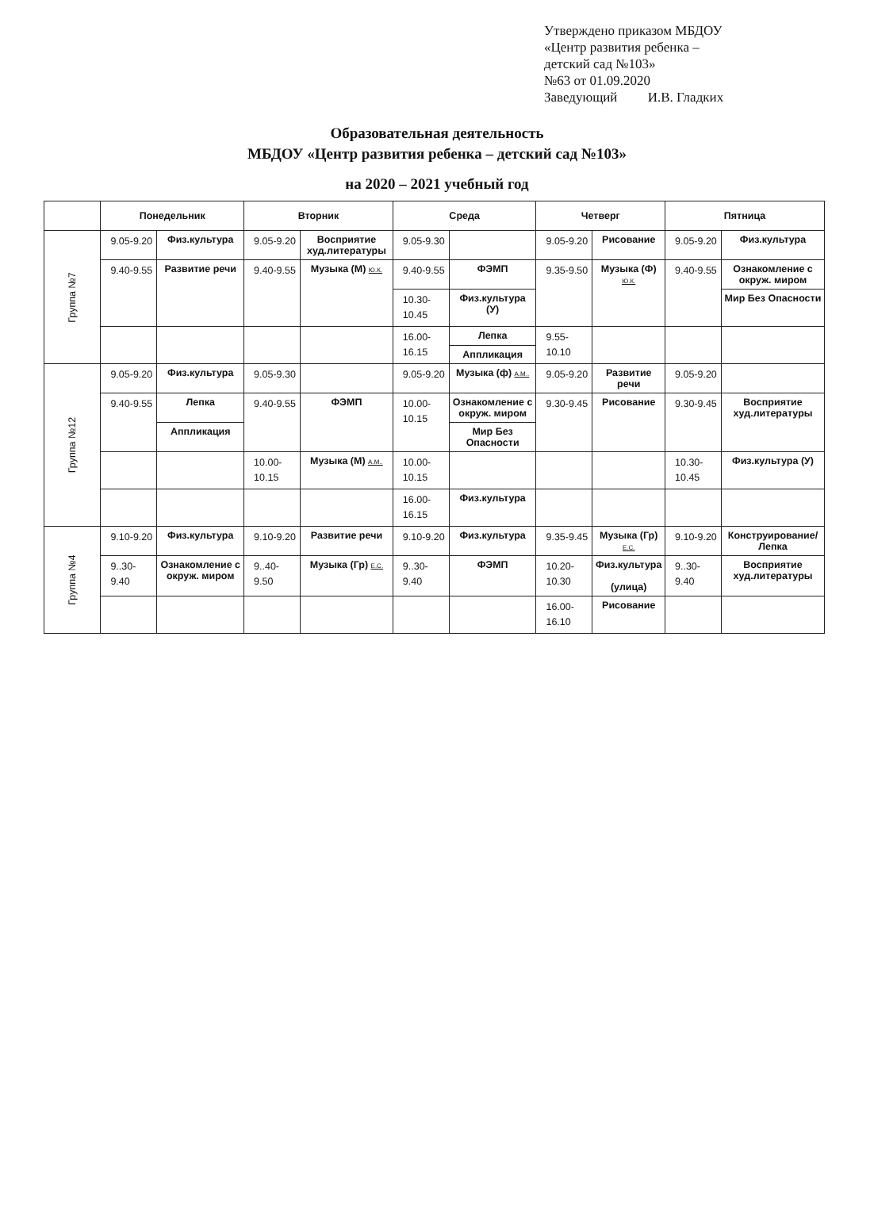Утверждено приказом МБДОУ
«Центр развития ребенка –
детский сад №103»
№63 от 01.09.2020
Заведующий И.В. Гладких
Образовательная деятельность
МБДОУ «Центр развития ребенка – детский сад №103»
на 2020 – 2021 учебный год
| | Понедельник | | Вторник | | Среда | | Четверг | | Пятница | |
| --- | --- | --- | --- | --- | --- | --- | --- | --- | --- | --- |
| Группа №7 | 9.05-9.20 | Физ.культура | 9.05-9.20 | Восприятие худ.литературы | 9.05-9.30 | | 9.05-9.20 | Рисование | 9.05-9.20 | Физ.культура |
| | 9.40-9.55 | Развитие речи | 9.40-9.55 | Музыка (М) Ю.К. | 9.40-9.55 | ФЭМП | 9.35-9.50 | Музыка (Ф) Ю.К. | 9.40-9.55 | Ознакомление с окруж. миром |
| | | | | | 10.30-10.45 | Физ.культура (У) | | | | Мир Без Опасности |
| | | | | | 16.00-16.15 | Лепка | 9.55-10.10 | | | |
| | | | | | | Аппликация | | | | |
| Группа №12 | 9.05-9.20 | Физ.культура | 9.05-9.30 | | 9.05-9.20 | Музыка (ф) А.М.. | 9.05-9.20 | Развитие речи | 9.05-9.20 | |
| | 9.40-9.55 | Лепка | 9.40-9.55 | ФЭМП | 10.00-10.15 | Ознакомление с окруж. миром | 9.30-9.45 | Рисование | 9.30-9.45 | Восприятие худ.литературы |
| | | Аппликация | | | | Мир Без Опасности | | | | |
| | | | 10.00-10.15 | Музыка (М) А.М.. | 10.00-10.15 | | | | 10.30-10.45 | Физ.культура (У) |
| | | | | | 16.00-16.15 | Физ.культура | | | | |
| Группа №4 | 9.10-9.20 | Физ.культура | 9.10-9.20 | Развитие речи | 9.10-9.20 | Физ.культура | 9.35-9.45 | Музыка (Гр) Е.С. | 9.10-9.20 | Конструирование/Лепка |
| | 9..30-9.40 | Ознакомление с окруж. миром | 9..40-9.50 | Музыка (Гр) Е.С. | 9..30-9.40 | ФЭМП | 10.20-10.30 | Физ.культура (улица) | 9..30-9.40 | Восприятие худ.литературы |
| | | | | | | | 16.00-16.10 | Рисование | | |